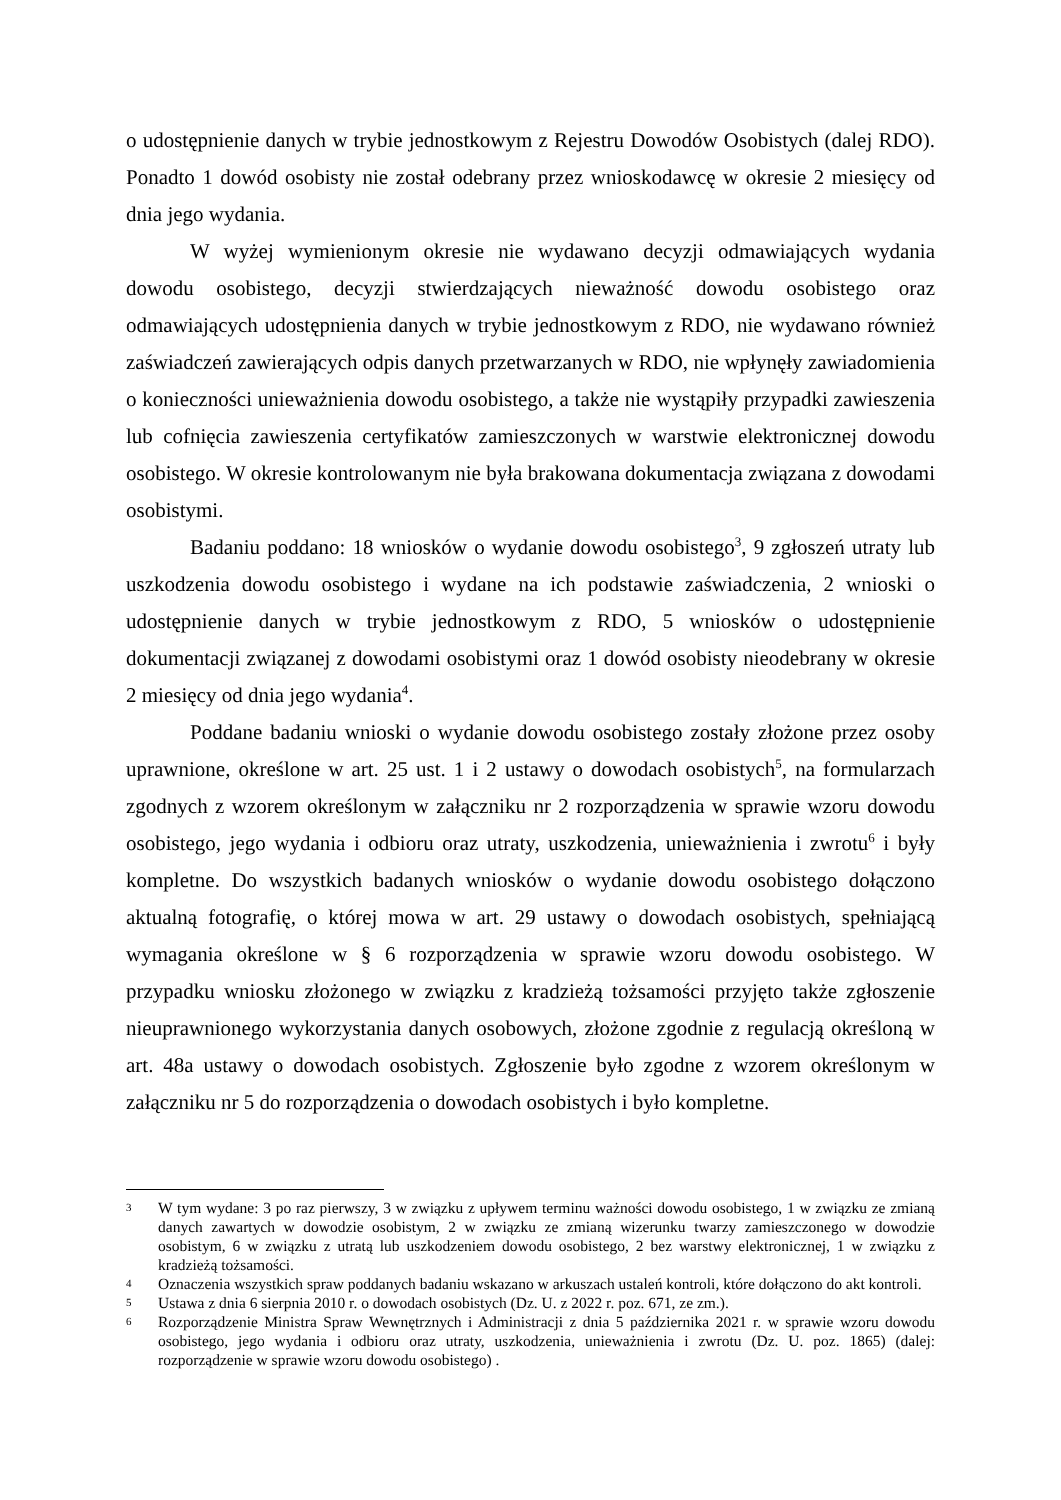o udostępnienie danych w trybie jednostkowym z Rejestru Dowodów Osobistych (dalej RDO). Ponadto 1 dowód osobisty nie został odebrany przez wnioskodawcę w okresie 2 miesięcy od dnia jego wydania.
W wyżej wymienionym okresie nie wydawano decyzji odmawiających wydania dowodu osobistego, decyzji stwierdzających nieważność dowodu osobistego oraz odmawiających udostępnienia danych w trybie jednostkowym z RDO, nie wydawano również zaświadczeń zawierających odpis danych przetwarzanych w RDO, nie wpłynęły zawiadomienia o konieczności unieważnienia dowodu osobistego, a także nie wystąpiły przypadki zawieszenia lub cofnięcia zawieszenia certyfikatów zamieszczonych w warstwie elektronicznej dowodu osobistego. W okresie kontrolowanym nie była brakowana dokumentacja związana z dowodami osobistymi.
Badaniu poddano: 18 wniosków o wydanie dowodu osobistego<sup>3</sup>, 9 zgłoszeń utraty lub uszkodzenia dowodu osobistego i wydane na ich podstawie zaświadczenia, 2 wnioski o udostępnienie danych w trybie jednostkowym z RDO, 5 wniosków o udostępnienie dokumentacji związanej z dowodami osobistymi oraz 1 dowód osobisty nieodebrany w okresie 2 miesięcy od dnia jego wydania<sup>4</sup>.
Poddane badaniu wnioski o wydanie dowodu osobistego zostały złożone przez osoby uprawnione, określone w art. 25 ust. 1 i 2 ustawy o dowodach osobistych<sup>5</sup>, na formularzach zgodnych z wzorem określonym w załączniku nr 2 rozporządzenia w sprawie wzoru dowodu osobistego, jego wydania i odbioru oraz utraty, uszkodzenia, unieważnienia i zwrotu<sup>6</sup> i były kompletne. Do wszystkich badanych wniosków o wydanie dowodu osobistego dołączono aktualną fotografię, o której mowa w art. 29 ustawy o dowodach osobistych, spełniającą wymagania określone w § 6 rozporządzenia w sprawie wzoru dowodu osobistego. W przypadku wniosku złożonego w związku z kradzieżą tożsamości przyjęto także zgłoszenie nieuprawnionego wykorzystania danych osobowych, złożone zgodnie z regulacją określoną w art. 48a ustawy o dowodach osobistych. Zgłoszenie było zgodne z wzorem określonym w załączniku nr 5 do rozporządzenia o dowodach osobistych i było kompletne.
3 W tym wydane: 3 po raz pierwszy, 3 w związku z upływem terminu ważności dowodu osobistego, 1 w związku ze zmianą danych zawartych w dowodzie osobistym, 2 w związku ze zmianą wizerunku twarzy zamieszczonego w dowodzie osobistym, 6 w związku z utratą lub uszkodzeniem dowodu osobistego, 2 bez warstwy elektronicznej, 1 w związku z kradzieżą tożsamości.
4 Oznaczenia wszystkich spraw poddanych badaniu wskazano w arkuszach ustaleń kontroli, które dołączono do akt kontroli.
5 Ustawa z dnia 6 sierpnia 2010 r. o dowodach osobistych (Dz. U. z 2022 r. poz. 671, ze zm.).
6 Rozporządzenie Ministra Spraw Wewnętrznych i Administracji z dnia 5 października 2021 r. w sprawie wzoru dowodu osobistego, jego wydania i odbioru oraz utraty, uszkodzenia, unieważnienia i zwrotu (Dz. U. poz. 1865) (dalej: rozporządzenie w sprawie wzoru dowodu osobistego) .